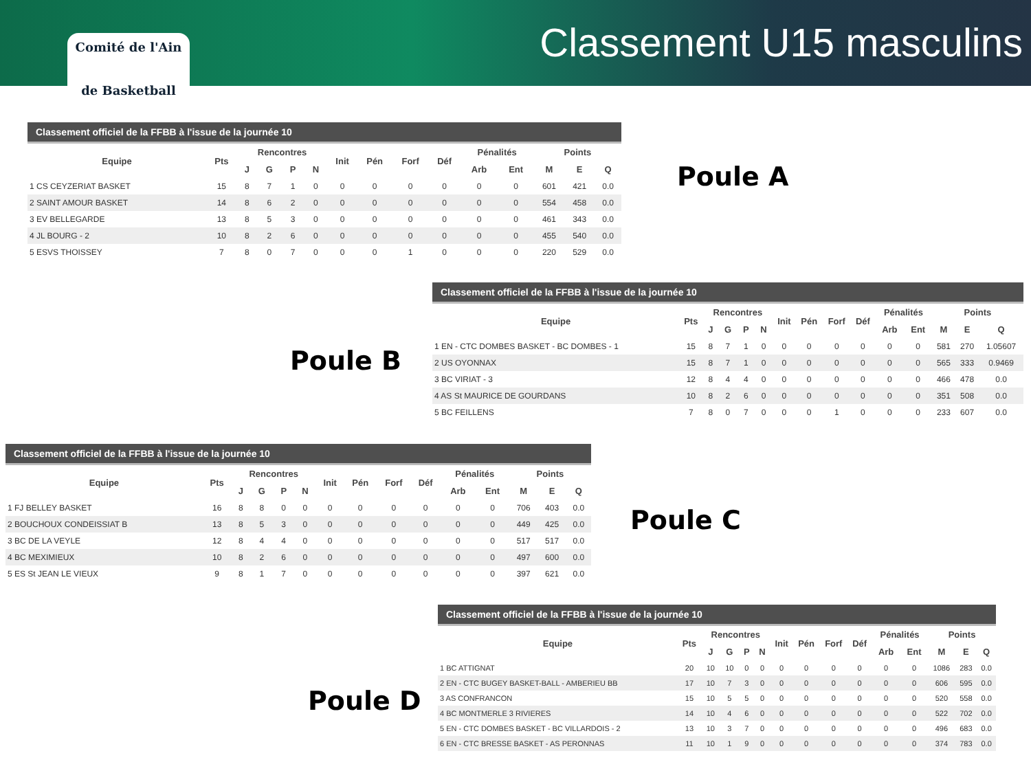Comité de l'Ain
de Basketball
Classement U15 masculins
Classement officiel de la FFBB à l'issue de la journée 10
| Equipe | Pts | Rencontres | | | | Init | Pén | Forf | Déf | Pénalités | | Points | | |
| --- | --- | --- | --- | --- | --- | --- | --- | --- | --- | --- | --- | --- | --- | --- |
| | | J | G | P | N | | | | | Arb | Ent | M | E | Q |
| 1 CS CEYZERIAT BASKET | 15 | 8 | 7 | 1 | 0 | 0 | 0 | 0 | 0 | 0 | 0 | 601 | 421 | 0.0 |
| 2 SAINT AMOUR BASKET | 14 | 8 | 6 | 2 | 0 | 0 | 0 | 0 | 0 | 0 | 0 | 554 | 458 | 0.0 |
| 3 EV BELLEGARDE | 13 | 8 | 5 | 3 | 0 | 0 | 0 | 0 | 0 | 0 | 0 | 461 | 343 | 0.0 |
| 4 JL BOURG - 2 | 10 | 8 | 2 | 6 | 0 | 0 | 0 | 0 | 0 | 0 | 0 | 455 | 540 | 0.0 |
| 5 ESVS THOISSEY | 7 | 8 | 0 | 7 | 0 | 0 | 0 | 1 | 0 | 0 | 0 | 220 | 529 | 0.0 |
Poule A
Poule B
Classement officiel de la FFBB à l'issue de la journée 10
| Equipe | Pts | Rencontres | | | | Init | Pén | Forf | Déf | Pénalités | | Points | | |
| --- | --- | --- | --- | --- | --- | --- | --- | --- | --- | --- | --- | --- | --- | --- |
| | | J | G | P | N | | | | | Arb | Ent | M | E | Q |
| 1 EN - CTC DOMBES BASKET - BC DOMBES - 1 | 15 | 8 | 7 | 1 | 0 | 0 | 0 | 0 | 0 | 0 | 0 | 581 | 270 | 1.05607 |
| 2 US OYONNAX | 15 | 8 | 7 | 1 | 0 | 0 | 0 | 0 | 0 | 0 | 0 | 565 | 333 | 0.9469 |
| 3 BC VIRIAT - 3 | 12 | 8 | 4 | 4 | 0 | 0 | 0 | 0 | 0 | 0 | 0 | 466 | 478 | 0.0 |
| 4 AS St MAURICE DE GOURDANS | 10 | 8 | 2 | 6 | 0 | 0 | 0 | 0 | 0 | 0 | 0 | 351 | 508 | 0.0 |
| 5 BC FEILLENS | 7 | 8 | 0 | 7 | 0 | 0 | 0 | 1 | 0 | 0 | 0 | 233 | 607 | 0.0 |
Classement officiel de la FFBB à l'issue de la journée 10
| Equipe | Pts | Rencontres | | | | Init | Pén | Forf | Déf | Pénalités | | Points | | |
| --- | --- | --- | --- | --- | --- | --- | --- | --- | --- | --- | --- | --- | --- | --- |
| | | J | G | P | N | | | | | Arb | Ent | M | E | Q |
| 1 FJ BELLEY BASKET | 16 | 8 | 8 | 0 | 0 | 0 | 0 | 0 | 0 | 0 | 0 | 706 | 403 | 0.0 |
| 2 BOUCHOUX CONDEISSIAT B | 13 | 8 | 5 | 3 | 0 | 0 | 0 | 0 | 0 | 0 | 0 | 449 | 425 | 0.0 |
| 3 BC DE LA VEYLE | 12 | 8 | 4 | 4 | 0 | 0 | 0 | 0 | 0 | 0 | 0 | 517 | 517 | 0.0 |
| 4 BC MEXIMIEUX | 10 | 8 | 2 | 6 | 0 | 0 | 0 | 0 | 0 | 0 | 0 | 497 | 600 | 0.0 |
| 5 ES St JEAN LE VIEUX | 9 | 8 | 1 | 7 | 0 | 0 | 0 | 0 | 0 | 0 | 0 | 397 | 621 | 0.0 |
Poule C
Poule D
Classement officiel de la FFBB à l'issue de la journée 10
| Equipe | Pts | Rencontres | | | | Init | Pén | Forf | Déf | Pénalités | | Points | | |
| --- | --- | --- | --- | --- | --- | --- | --- | --- | --- | --- | --- | --- | --- | --- |
| | | J | G | P | N | | | | | Arb | Ent | M | E | Q |
| 1 BC ATTIGNAT | 20 | 10 | 10 | 0 | 0 | 0 | 0 | 0 | 0 | 0 | 0 | 1086 | 283 | 0.0 |
| 2 EN - CTC BUGEY BASKET-BALL - AMBERIEU BB | 17 | 10 | 7 | 3 | 0 | 0 | 0 | 0 | 0 | 0 | 0 | 606 | 595 | 0.0 |
| 3 AS CONFRANCON | 15 | 10 | 5 | 5 | 0 | 0 | 0 | 0 | 0 | 0 | 0 | 520 | 558 | 0.0 |
| 4 BC MONTMERLE 3 RIVIERES | 14 | 10 | 4 | 6 | 0 | 0 | 0 | 0 | 0 | 0 | 0 | 522 | 702 | 0.0 |
| 5 EN - CTC DOMBES BASKET - BC VILLARDOIS - 2 | 13 | 10 | 3 | 7 | 0 | 0 | 0 | 0 | 0 | 0 | 0 | 496 | 683 | 0.0 |
| 6 EN - CTC BRESSE BASKET - AS PERONNAS | 11 | 10 | 1 | 9 | 0 | 0 | 0 | 0 | 0 | 0 | 0 | 374 | 783 | 0.0 |